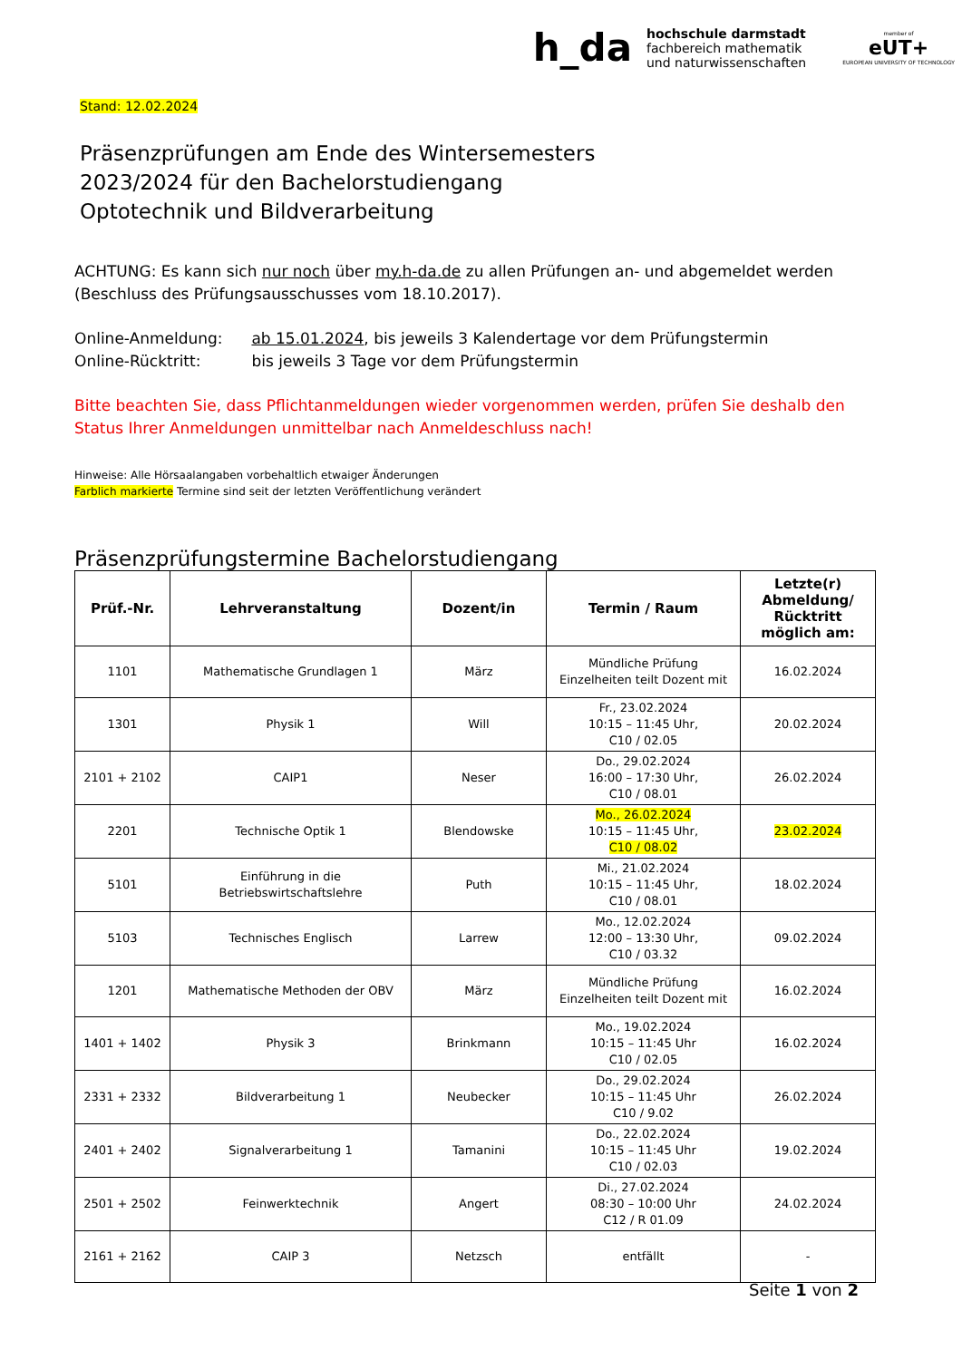h_da
hochschule darmstadt
fachbereich mathematik
und naturwissenschaften
member of
eUT+
EUROPEAN UNIVERSITY OF TECHNOLOGY
Stand: 12.02.2024
Präsenzprüfungen am Ende des Wintersemesters
2023/2024 für den Bachelorstudiengang
Optotechnik und Bildverarbeitung
ACHTUNG: Es kann sich nur noch über my.h-da.de zu allen Prüfungen an- und abgemeldet werden (Beschluss des Prüfungsausschusses vom 18.10.2017).
Online-Anmeldung: ab 15.01.2024, bis jeweils 3 Kalendertage vor dem Prüfungstermin
Online-Rücktritt: bis jeweils 3 Tage vor dem Prüfungstermin
Bitte beachten Sie, dass Pflichtanmeldungen wieder vorgenommen werden, prüfen Sie deshalb den Status Ihrer Anmeldungen unmittelbar nach Anmeldeschluss nach!
Hinweise: Alle Hörsaalangaben vorbehaltlich etwaiger Änderungen
Farblich markierte Termine sind seit der letzten Veröffentlichung verändert
Präsenzprüfungstermine Bachelorstudiengang
| Prüf.-Nr. | Lehrveranstaltung | Dozent/in | Termin / Raum | Letzte(r) Abmeldung/ Rücktritt möglich am: |
| --- | --- | --- | --- | --- |
| 1101 | Mathematische Grundlagen 1 | März | Mündliche Prüfung Einzelheiten teilt Dozent mit | 16.02.2024 |
| 1301 | Physik 1 | Will | Fr., 23.02.2024 10:15 – 11:45 Uhr, C10 / 02.05 | 20.02.2024 |
| 2101 + 2102 | CAIP1 | Neser | Do., 29.02.2024 16:00 – 17:30 Uhr, C10 / 08.01 | 26.02.2024 |
| 2201 | Technische Optik 1 | Blendowske | Mo., 26.02.2024 10:15 – 11:45 Uhr, C10 / 08.02 | 23.02.2024 |
| 5101 | Einführung in die Betriebswirtschaftslehre | Puth | Mi., 21.02.2024 10:15 – 11:45 Uhr, C10 / 08.01 | 18.02.2024 |
| 5103 | Technisches Englisch | Larrew | Mo., 12.02.2024 12:00 – 13:30 Uhr, C10 / 03.32 | 09.02.2024 |
| 1201 | Mathematische Methoden der OBV | März | Mündliche Prüfung Einzelheiten teilt Dozent mit | 16.02.2024 |
| 1401 + 1402 | Physik 3 | Brinkmann | Mo., 19.02.2024 10:15 – 11:45 Uhr C10 / 02.05 | 16.02.2024 |
| 2331 + 2332 | Bildverarbeitung 1 | Neubecker | Do., 29.02.2024 10:15 – 11:45 Uhr C10 / 9.02 | 26.02.2024 |
| 2401 + 2402 | Signalverarbeitung 1 | Tamanini | Do., 22.02.2024 10:15 – 11:45 Uhr C10 / 02.03 | 19.02.2024 |
| 2501 + 2502 | Feinwerktechnik | Angert | Di., 27.02.2024 08:30 – 10:00 Uhr C12 / R 01.09 | 24.02.2024 |
| 2161 + 2162 | CAIP 3 | Netzsch | entfällt | - |
Seite 1 von 2